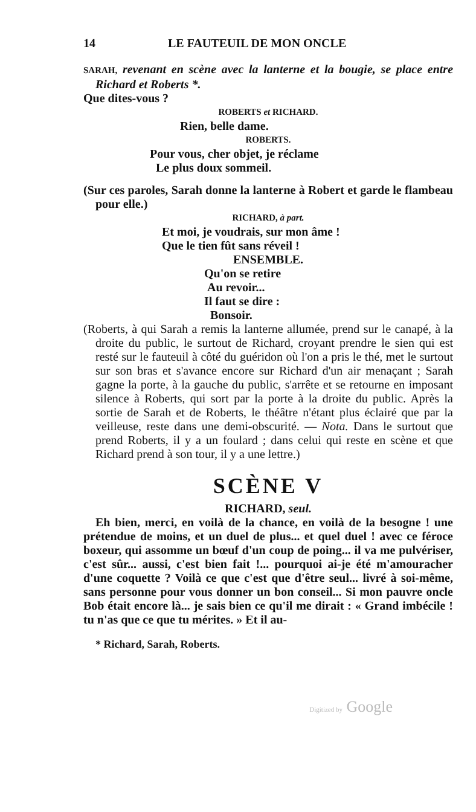14 LE FAUTEUIL DE MON ONCLE
SARAH, revenant en scène avec la lanterne et la bougie, se place entre Richard et Roberts *.
Que dites-vous ?
ROBERTS et RICHARD.
Rien, belle dame.
ROBERTS.
Pour vous, cher objet, je réclame
Le plus doux sommeil.
(Sur ces paroles, Sarah donne la lanterne à Robert et garde le flambeau pour elle.)
RICHARD, à part.
Et moi, je voudrais, sur mon âme !
Que le tien fût sans réveil !
ENSEMBLE.
Qu'on se retire
Au revoir...
Il faut se dire :
Bonsoir.
(Roberts, à qui Sarah a remis la lanterne allumée, prend sur le canapé, à la droite du public, le surtout de Richard, croyant prendre le sien qui est resté sur le fauteuil à côté du guéridon où l'on a pris le thé, met le surtout sur son bras et s'avance encore sur Richard d'un air menaçant ; Sarah gagne la porte, à la gauche du public, s'arrête et se retourne en imposant silence à Roberts, qui sort par la porte à la droite du public. Après la sortie de Sarah et de Roberts, le théâtre n'étant plus éclairé que par la veilleuse, reste dans une demi-obscurité. — Nota. Dans le surtout que prend Roberts, il y a un foulard ; dans celui qui reste en scène et que Richard prend à son tour, il y a une lettre.)
SCÈNE V
RICHARD, seul.
Eh bien, merci, en voilà de la chance, en voilà de la besogne ! une prétendue de moins, et un duel de plus... et quel duel ! avec ce féroce boxeur, qui assomme un bœuf d'un coup de poing... il va me pulvériser, c'est sûr... aussi, c'est bien fait !... pourquoi ai-je été m'amouracher d'une coquette ? Voilà ce que c'est que d'être seul... livré à soi-même, sans personne pour vous donner un bon conseil... Si mon pauvre oncle Bob était encore là... je sais bien ce qu'il me dirait : « Grand imbécile ! tu n'as que ce que tu mérites. » Et il au-
* Richard, Sarah, Roberts.
Digitized by Google